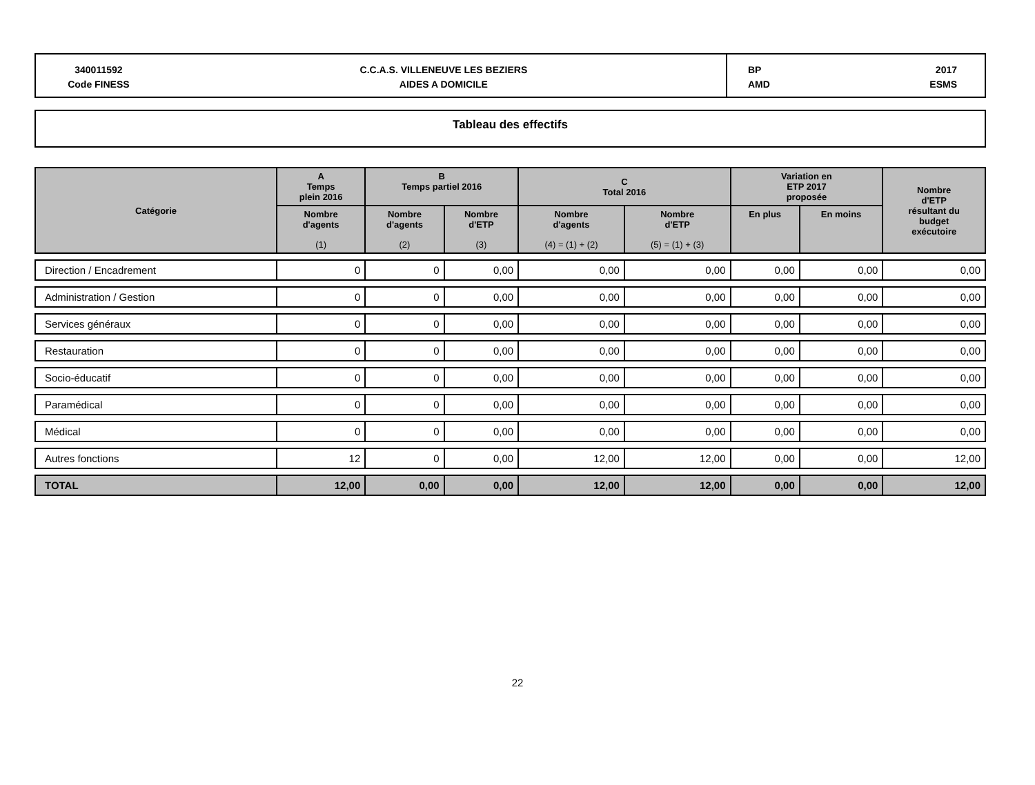340011592
Code FINESS
C.C.A.S. VILLENEUVE LES BEZIERS
AIDES A DOMICILE
BP
AMD
2017
ESMS
Tableau des effectifs
| Catégorie | A Temps plein 2016 | B Temps partiel 2016 | | C Total 2016 | | Variation en ETP 2017 proposée | | Nombre d'ETP résultant du budget exécutoire |
| --- | --- | --- | --- | --- | --- | --- | --- | --- |
| | Nombre d'agents (1) | Nombre d'agents (2) | Nombre d'ETP (3) | Nombre d'agents (4) = (1) + (2) | Nombre d'ETP (5) = (1) + (3) | En plus | En moins | |
| Direction / Encadrement | 0 | 0 | 0,00 | 0,00 | 0,00 | 0,00 | 0,00 | 0,00 |
| Administration / Gestion | 0 | 0 | 0,00 | 0,00 | 0,00 | 0,00 | 0,00 | 0,00 |
| Services généraux | 0 | 0 | 0,00 | 0,00 | 0,00 | 0,00 | 0,00 | 0,00 |
| Restauration | 0 | 0 | 0,00 | 0,00 | 0,00 | 0,00 | 0,00 | 0,00 |
| Socio-éducatif | 0 | 0 | 0,00 | 0,00 | 0,00 | 0,00 | 0,00 | 0,00 |
| Paramédical | 0 | 0 | 0,00 | 0,00 | 0,00 | 0,00 | 0,00 | 0,00 |
| Médical | 0 | 0 | 0,00 | 0,00 | 0,00 | 0,00 | 0,00 | 0,00 |
| Autres fonctions | 12 | 0 | 0,00 | 12,00 | 12,00 | 0,00 | 0,00 | 12,00 |
| TOTAL | 12,00 | 0,00 | 0,00 | 12,00 | 12,00 | 0,00 | 0,00 | 12,00 |
22